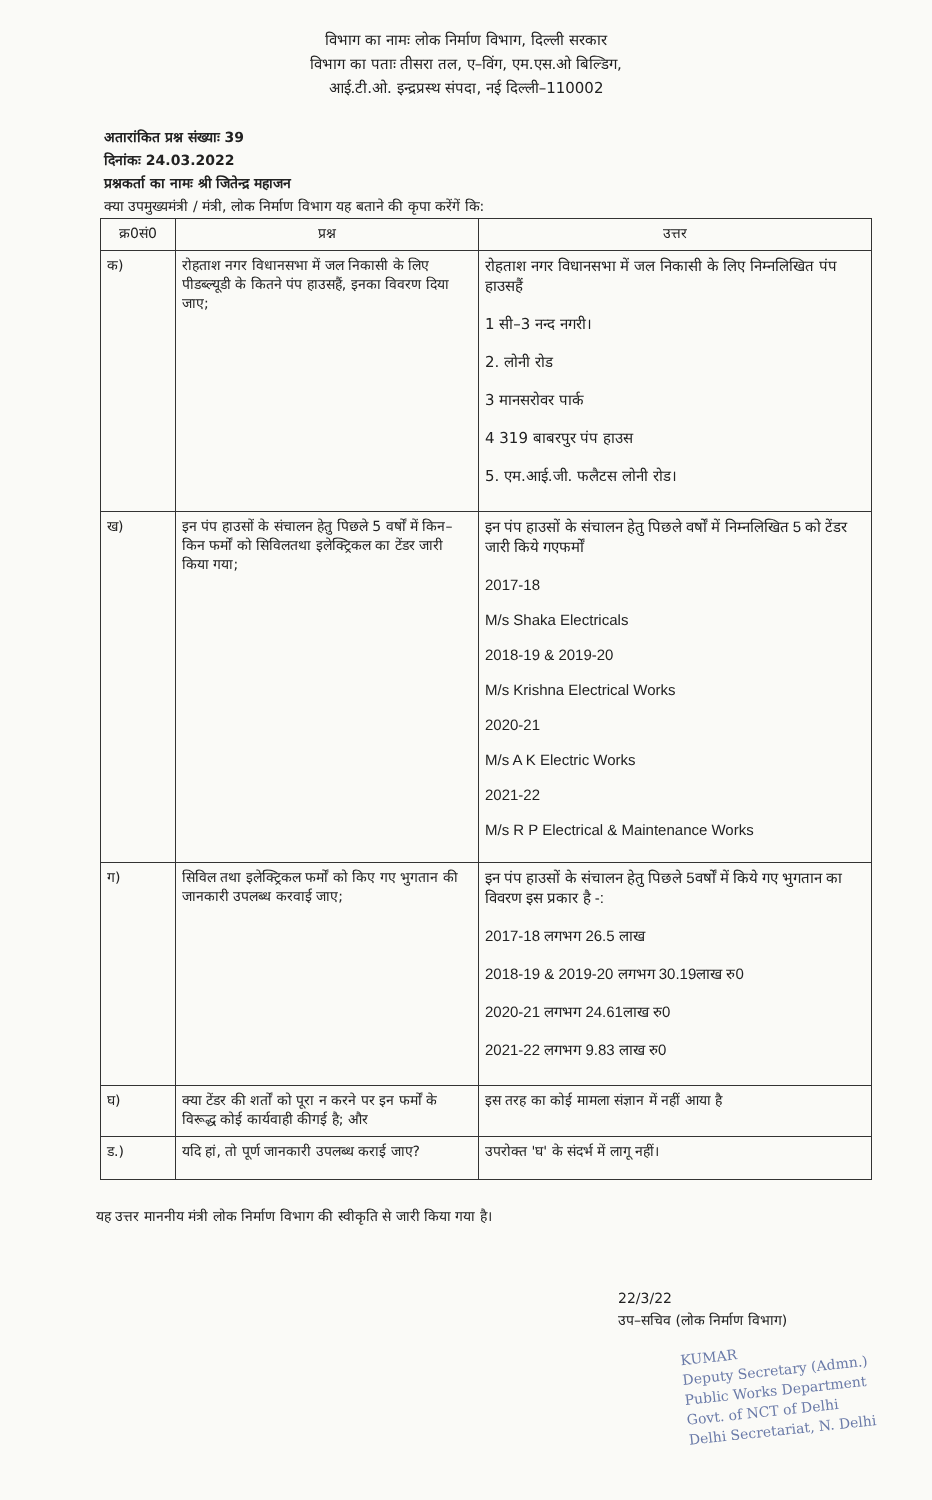विभाग का नामः लोक निर्माण विभाग, दिल्ली सरकार
विभाग का पताः तीसरा तल, ए–विंग, एम.एस.ओ बिल्डिग,
आई.टी.ओ. इन्द्रप्रस्थ संपदा, नई दिल्ली–110002
अतारांकित प्रश्न संख्याः 39
दिनांकः 24.03.2022
प्रश्नकर्ता का नामः श्री जितेन्द्र महाजन
क्या उपमुख्यमंत्री / मंत्री, लोक निर्माण विभाग यह बताने की कृपा करेंगें कि:
| क्र0सं0 | प्रश्न | उत्तर |
| --- | --- | --- |
| क) | रोहताश नगर विधानसभा में जल निकासी के लिए पीडब्ल्यूडी के कितने पंप हाउसहैं, इनका विवरण दिया जाए; | रोहताश नगर विधानसभा में जल निकासी के लिए निम्नलिखित पंप हाउसहैं 1 सी–3 नन्द नगरी। 2. लोनी रोड 3 मानसरोवर पार्क 4 319 बाबरपुर पंप हाउस 5. एम.आई.जी. फलैटस लोनी रोड। |
| ख) | इन पंप हाउसों के संचालन हेतु पिछले 5 वर्षों में किन–किन फर्मों को सिविलतथा इलेक्ट्रिकल का टेंडर जारी किया गया; | इन पंप हाउसों के संचालन हेतु पिछले वर्षों में निम्नलिखित 5 को टेंडर जारी किये गएफर्मों 2017-18 M/s Shaka Electricals 2018-19 & 2019-20 M/s Krishna Electrical Works 2020-21 M/s A K Electric Works 2021-22 M/s R P Electrical & Maintenance Works |
| ग) | सिविल तथा इलेक्ट्रिकल फर्मों को किए गए भुगतान की जानकारी उपलब्ध करवाई जाए; | इन पंप हाउसों के संचालन हेतु पिछले 5वर्षों में किये गए भुगतान का विवरण इस प्रकार है -: 2017-18 लगभग 26.5 लाख 2018-19 & 2019-20 लगभग 30.19लाख रु0 2020-21 लगभग 24.61लाख रु0 2021-22 लगभग 9.83 लाख रु0 |
| घ) | क्या टेंडर की शर्तों को पूरा न करने पर इन फर्मों के विरूद्ध कोई कार्यवाही कीगई है; और | इस तरह का कोई मामला संज्ञान में नहीं आया है |
| ड.) | यदि हां, तो पूर्ण जानकारी उपलब्ध कराई जाए? | उपरोक्त 'घ' के संदर्भ में लागू नहीं। |
यह उत्तर माननीय मंत्री लोक निर्माण विभाग की स्वीकृति से जारी किया गया है।
22/3/22
उप–सचिव (लोक निर्माण विभाग)
KUMAR
Deputy Secretary (Admn.)
Public Works Department
Govt. of NCT of Delhi
Delhi Secretariat, N. Delhi